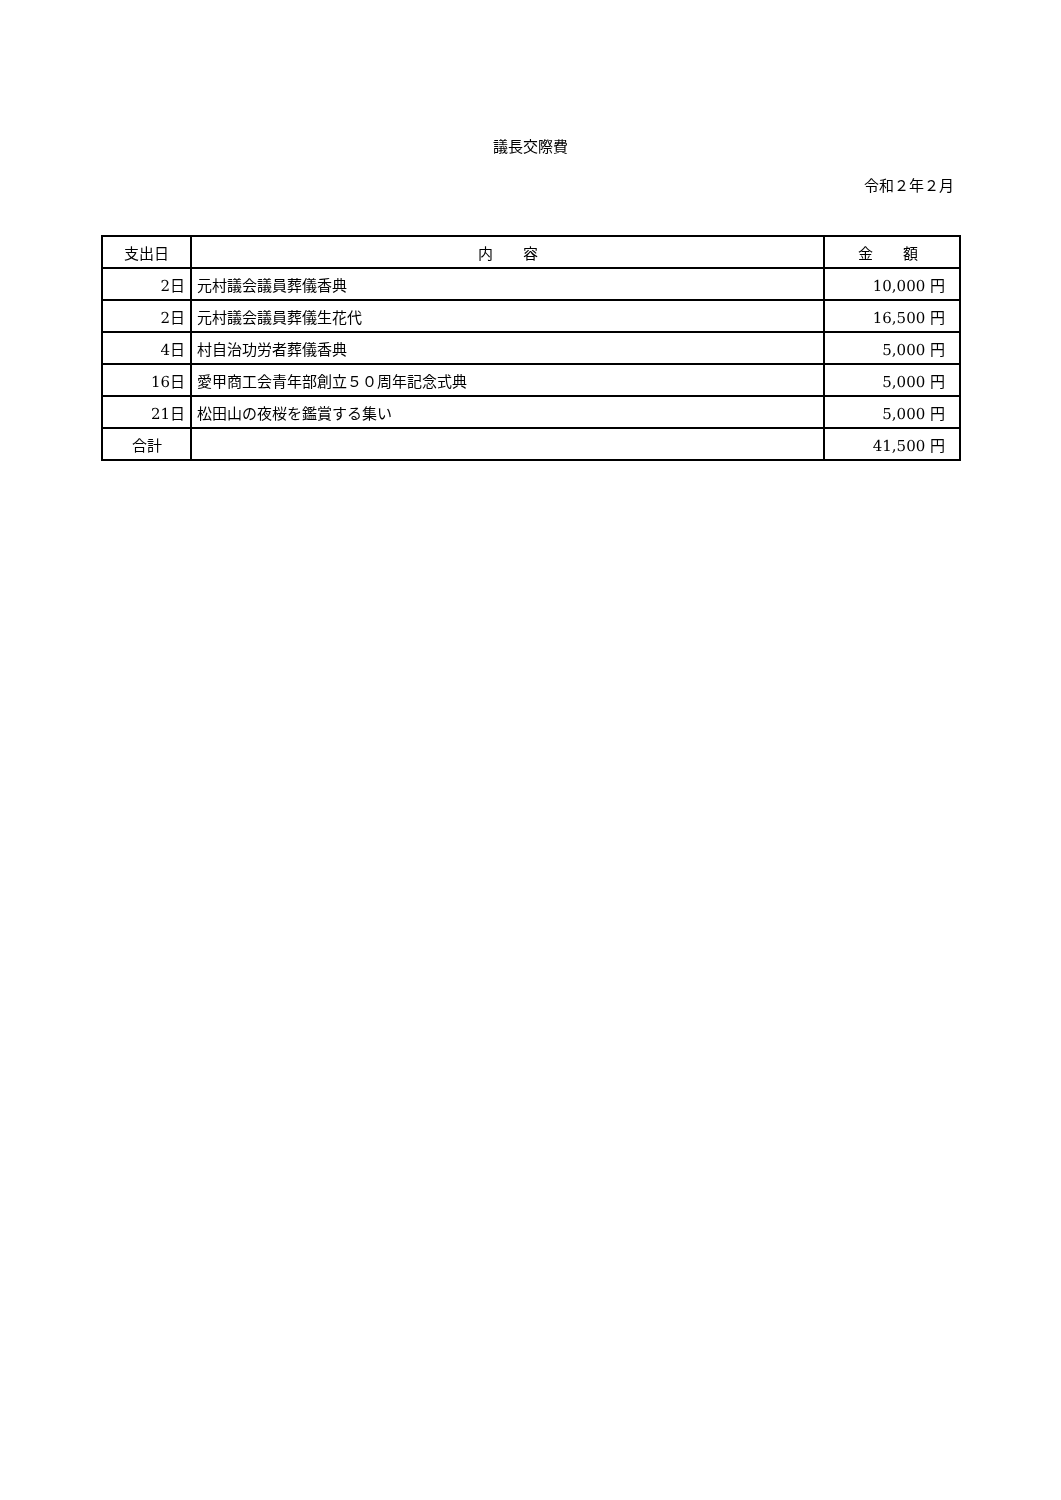議長交際費
令和２年２月
| 支出日 | 内 容 | 金 額 |
| --- | --- | --- |
| 2日 | 元村議会議員葬儀香典 | 10,000 円 |
| 2日 | 元村議会議員葬儀生花代 | 16,500 円 |
| 4日 | 村自治功労者葬儀香典 | 5,000 円 |
| 16日 | 愛甲商工会青年部創立５０周年記念式典 | 5,000 円 |
| 21日 | 松田山の夜桜を鑑賞する集い | 5,000 円 |
| 合計 | | 41,500 円 |